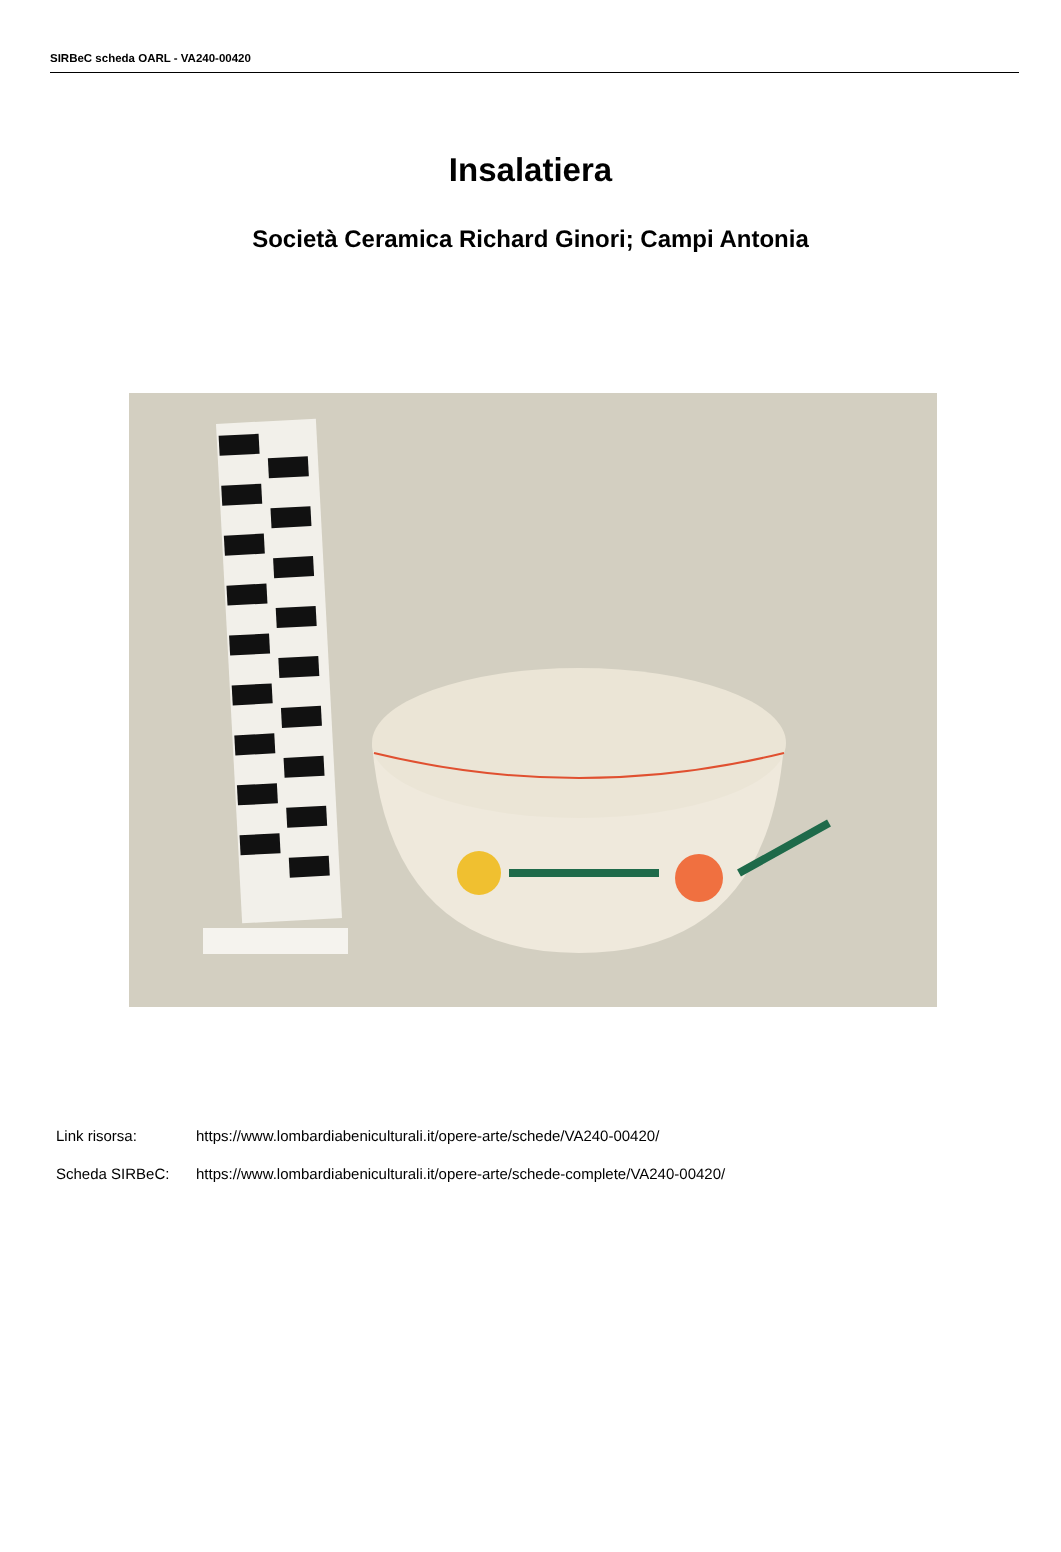SIRBeC scheda OARL - VA240-00420
Insalatiera
Società Ceramica Richard Ginori; Campi Antonia
Link risorsa: https://www.lombardiabeniculturali.it/opere-arte/schede/VA240-00420/
Scheda SIRBeC: https://www.lombardiabeniculturali.it/opere-arte/schede-complete/VA240-00420/